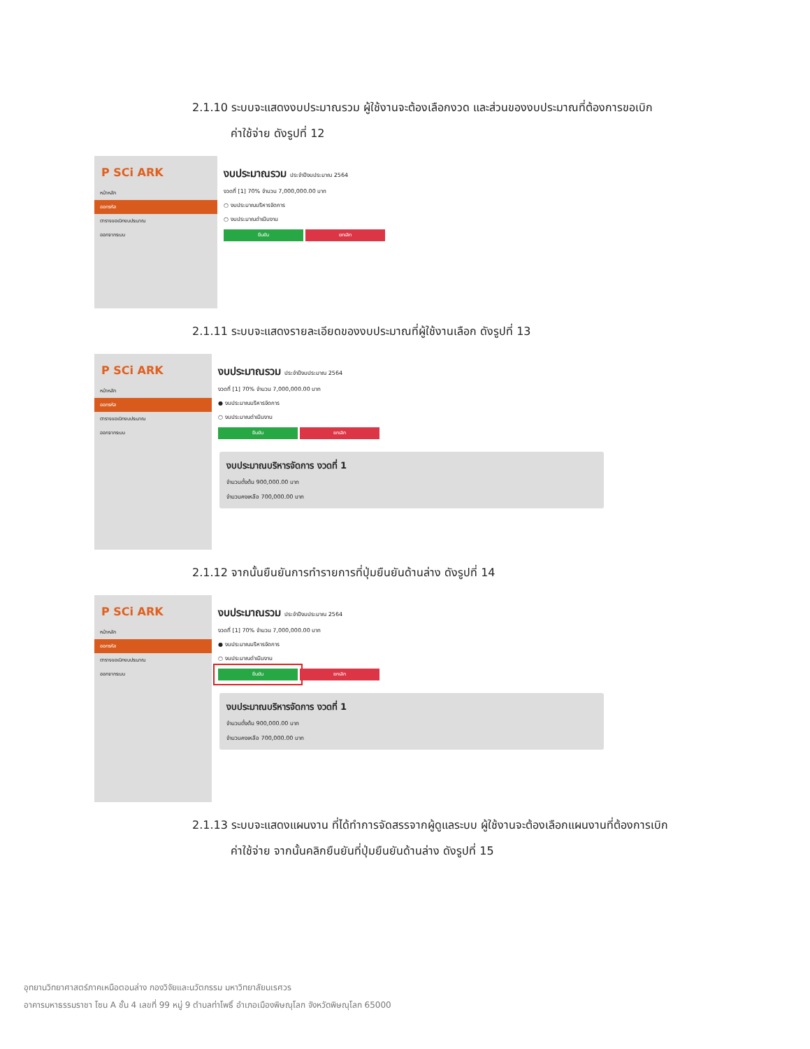2.1.10 ระบบจะแสดงงบประมาณรวม ผู้ใช้งานจะต้องเลือกงวด และส่วนของงบประมาณที่ต้องการขอเบิก
ค่าใช้จ่าย ดังรูปที่ 12
P SCi ARK
หน้าหลัก
ออกรหัส
ตารางขอเบิกงบประมาณ
ออกจากระบบ
งบประมาณรวม ประจำปีงบประมาณ 2564
งวดที่ [1] 70% จำนวน 7,000,000.00 บาท
○ งบประมาณบริหารจัดการ
○ งบประมาณดำเนินงาน
ยืนยัน ยกเลิก
2.1.11 ระบบจะแสดงรายละเอียดของงบประมาณที่ผู้ใช้งานเลือก ดังรูปที่ 13
P SCi ARK
หน้าหลัก
ออกรหัส
ตารางขอเบิกงบประมาณ
ออกจากระบบ
งบประมาณรวม ประจำปีงบประมาณ 2564
งวดที่ [1] 70% จำนวน 7,000,000.00 บาท
● งบประมาณบริหารจัดการ
○ งบประมาณดำเนินงาน
ยืนยัน ยกเลิก
งบประมาณบริหารจัดการ งวดที่ 1
จำนวนตั้งต้น 900,000.00 บาท
จำนวนคงเหลือ 700,000.00 บาท
2.1.12 จากนั้นยืนยันการทำรายการที่ปุ่มยืนยันด้านล่าง ดังรูปที่ 14
P SCi ARK
หน้าหลัก
ออกรหัส
ตารางขอเบิกงบประมาณ
ออกจากระบบ
งบประมาณรวม ประจำปีงบประมาณ 2564
งวดที่ [1] 70% จำนวน 7,000,000.00 บาท
● งบประมาณบริหารจัดการ
○ งบประมาณดำเนินงาน
ยืนยัน ยกเลิก
งบประมาณบริหารจัดการ งวดที่ 1
จำนวนตั้งต้น 900,000.00 บาท
จำนวนคงเหลือ 700,000.00 บาท
2.1.13 ระบบจะแสดงแผนงาน ที่ได้ทำการจัดสรรจากผู้ดูแลระบบ ผู้ใช้งานจะต้องเลือกแผนงานที่ต้องการเบิก
ค่าใช้จ่าย จากนั้นคลิกยืนยันที่ปุ่มยืนยันด้านล่าง ดังรูปที่ 15
อุทยานวิทยาศาสตร์ภาคเหนือตอนล่าง กองวิจัยและนวัตกรรม มหาวิทยาลัยนเรศวร
อาคารมหาธรรมราชา โซน A ชั้น 4 เลขที่ 99 หมู่ 9 ตำบลท่าโพธิ์ อำเภอเมืองพิษณุโลก จังหวัดพิษณุโลก 65000